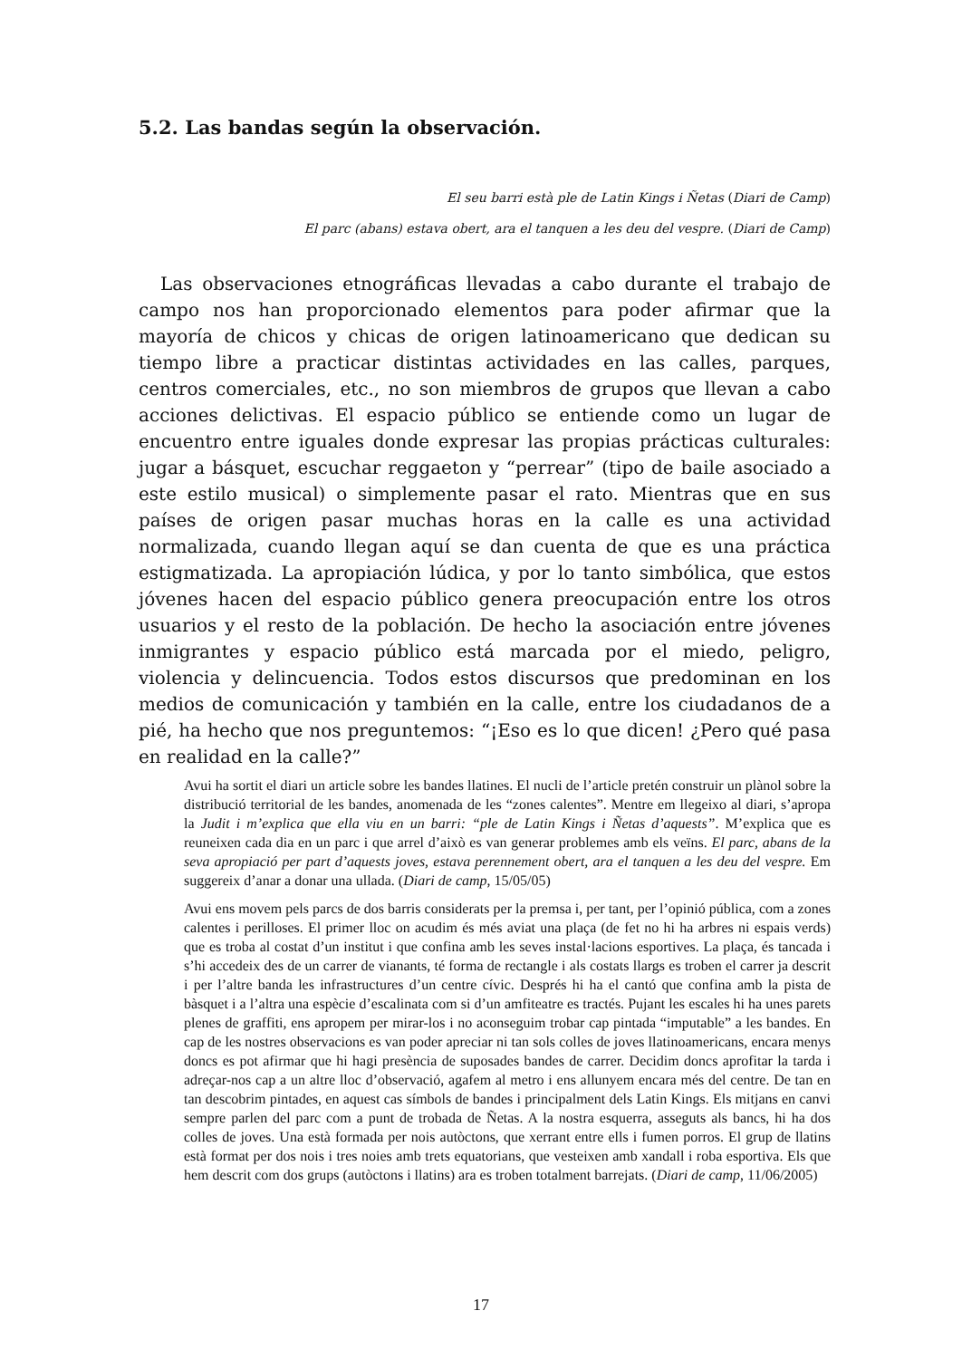5.2. Las bandas según la observación.
El seu barri està ple de Latin Kings i Ñetas (Diari de Camp)
El parc (abans) estava obert, ara el tanquen a les deu del vespre. (Diari de Camp)
Las observaciones etnográficas llevadas a cabo durante el trabajo de campo nos han proporcionado elementos para poder afirmar que la mayoría de chicos y chicas de origen latinoamericano que dedican su tiempo libre a practicar distintas actividades en las calles, parques, centros comerciales, etc., no son miembros de grupos que llevan a cabo acciones delictivas. El espacio público se entiende como un lugar de encuentro entre iguales donde expresar las propias prácticas culturales: jugar a básquet, escuchar reggaeton y “perrear” (tipo de baile asociado a este estilo musical) o simplemente pasar el rato. Mientras que en sus países de origen pasar muchas horas en la calle es una actividad normalizada, cuando llegan aquí se dan cuenta de que es una práctica estigmatizada. La apropiación lúdica, y por lo tanto simbólica, que estos jóvenes hacen del espacio público genera preocupación entre los otros usuarios y el resto de la población. De hecho la asociación entre jóvenes inmigrantes y espacio público está marcada por el miedo, peligro, violencia y delincuencia. Todos estos discursos que predominan en los medios de comunicación y también en la calle, entre los ciudadanos de a pié, ha hecho que nos preguntemos: “¡Eso es lo que dicen! ¿Pero qué pasa en realidad en la calle?”
Avui ha sortit el diari un article sobre les bandes llatines. El nucli de l’article pretén construir un plànol sobre la distribució territorial de les bandes, anomenada de les “zones calentes”. Mentre em llegeixo al diari, s’apropa la Judit i m’explica que ella viu en un barri: “ple de Latin Kings i Ñetas d’aquests”. M’explica que es reuneixen cada dia en un parc i que arrel d’això es van generar problemes amb els veïns. El parc, abans de la seva apropiació per part d’aquests joves, estava perennement obert, ara el tanquen a les deu del vespre. Em suggereix d’anar a donar una ullada. (Diari de camp, 15/05/05)
Avui ens movem pels parcs de dos barris considerats per la premsa i, per tant, per l’opinió pública, com a zones calentes i perilloses. El primer lloc on acudim és més aviat una plaça (de fet no hi ha arbres ni espais verds) que es troba al costat d’un institut i que confina amb les seves instal·lacions esportives. La plaça, és tancada i s’hi accedeix des de un carrer de vianants, té forma de rectangle i als costats llargs es troben el carrer ja descrit i per l’altre banda les infrastructures d’un centre cívic. Després hi ha el cantó que confina amb la pista de bàsquet i a l’altra una espècie d’escalinata com si d’un amfiteatre es tractés. Pujant les escales hi ha unes parets plenes de graffiti, ens apropem per mirar-los i no aconseguim trobar cap pintada “imputable” a les bandes. En cap de les nostres observacions es van poder apreciar ni tan sols colles de joves llatinoamericans, encara menys doncs es pot afirmar que hi hagi presència de suposades bandes de carrer. Decidim doncs aprofitar la tarda i adreçar-nos cap a un altre lloc d’observació, agafem al metro i ens allunyem encara més del centre. De tan en tan descobrim pintades, en aquest cas símbols de bandes i principalment dels Latin Kings. Els mitjans en canvi sempre parlen del parc com a punt de trobada de Ñetas. A la nostra esquerra, asseguts als bancs, hi ha dos colles de joves. Una està formada per nois autòctons, que xerrant entre ells i fumen porros. El grup de llatins està format per dos nois i tres noies amb trets equatorians, que vesteixen amb xandall i roba esportiva. Els que hem descrit com dos grups (autòctons i llatins) ara es troben totalment barrejats. (Diari de camp, 11/06/2005)
17